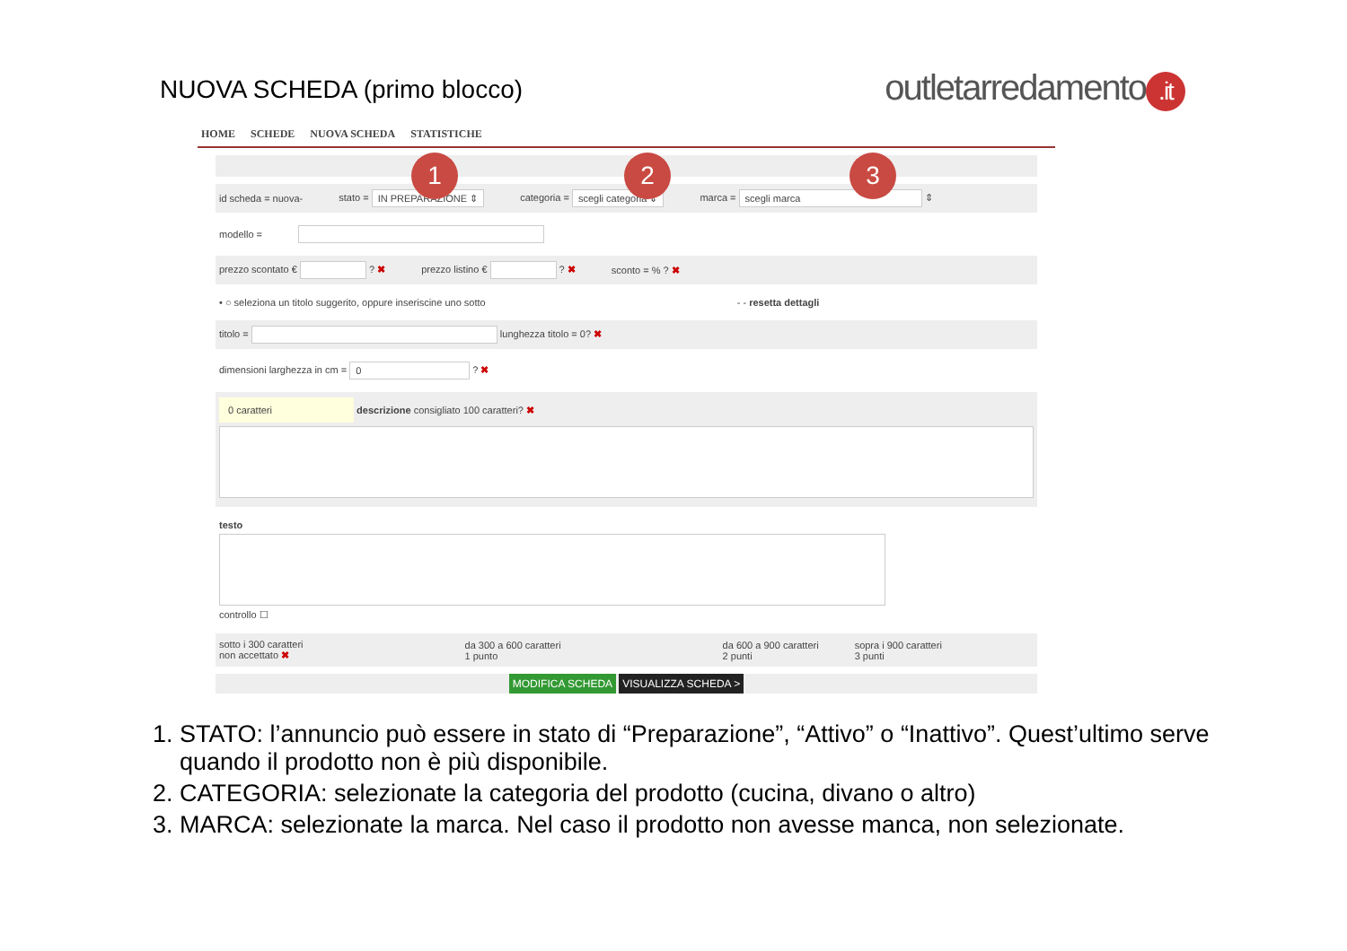NUOVA SCHEDA (primo blocco)
outletarredamento.it
HOME SCHEDE NUOVA SCHEDA STATISTICHE
id scheda = nuova- stato = IN PREPARAZIONE ⇕ categoria = scegli categoria ⇕ marca = scegli marca ⇕
modello =
prezzo scontato € ? ✖ prezzo listino € ? ✖ sconto = % ? ✖
• ○ seleziona un titolo suggerito, oppure inseriscine uno sotto - - resetta dettagli
titolo = lunghezza titolo = 0? ✖
dimensioni larghezza in cm = 0 ? ✖
0 caratteri descrizione consigliato 100 caratteri? ✖
testo
controllo ☐
sotto i 300 caratteri
non accettato ✖ da 300 a 600 caratteri
1 punto da 600 a 900 caratteri
2 punti sopra i 900 caratteri
3 punti
MODIFICA SCHEDA VISUALIZZA SCHEDA >
1 2 3
1. STATO: l’annuncio può essere in stato di “Preparazione”, “Attivo” o “Inattivo”. Quest’ultimo serve quando il prodotto non è più disponibile.
2. CATEGORIA: selezionate la categoria del prodotto (cucina, divano o altro)
3. MARCA: selezionate la marca. Nel caso il prodotto non avesse manca, non selezionate.